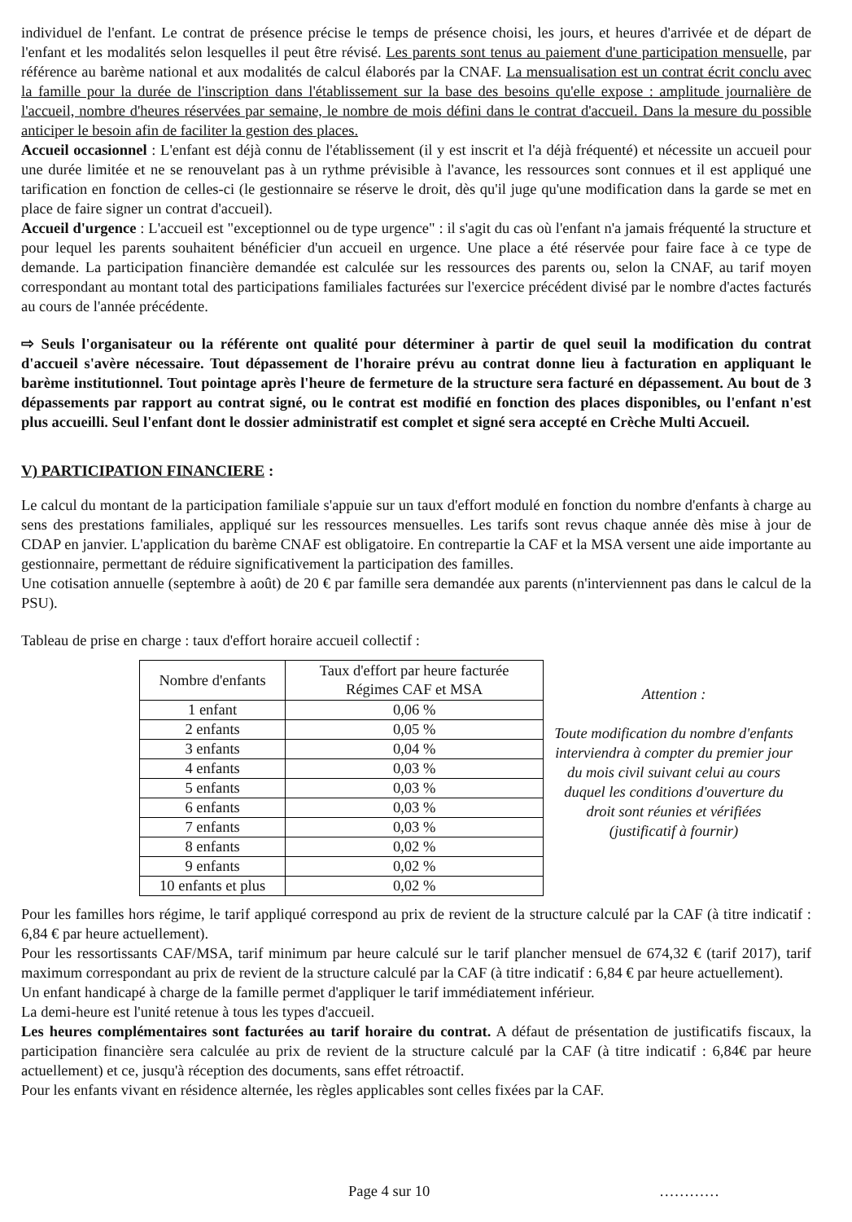individuel de l'enfant. Le contrat de présence précise le temps de présence choisi, les jours, et heures d'arrivée et de départ de l'enfant et les modalités selon lesquelles il peut être révisé. Les parents sont tenus au paiement d'une participation mensuelle, par référence au barème national et aux modalités de calcul élaborés par la CNAF. La mensualisation est un contrat écrit conclu avec la famille pour la durée de l'inscription dans l'établissement sur la base des besoins qu'elle expose : amplitude journalière de l'accueil, nombre d'heures réservées par semaine, le nombre de mois défini dans le contrat d'accueil. Dans la mesure du possible anticiper le besoin afin de faciliter la gestion des places.
Accueil occasionnel : L'enfant est déjà connu de l'établissement (il y est inscrit et l'a déjà fréquenté) et nécessite un accueil pour une durée limitée et ne se renouvelant pas à un rythme prévisible à l'avance, les ressources sont connues et il est appliqué une tarification en fonction de celles-ci (le gestionnaire se réserve le droit, dès qu'il juge qu'une modification dans la garde se met en place de faire signer un contrat d'accueil).
Accueil d'urgence : L'accueil est "exceptionnel ou de type urgence" : il s'agit du cas où l'enfant n'a jamais fréquenté la structure et pour lequel les parents souhaitent bénéficier d'un accueil en urgence. Une place a été réservée pour faire face à ce type de demande. La participation financière demandée est calculée sur les ressources des parents ou, selon la CNAF, au tarif moyen correspondant au montant total des participations familiales facturées sur l'exercice précédent divisé par le nombre d'actes facturés au cours de l'année précédente.
⇨ Seuls l'organisateur ou la référente ont qualité pour déterminer à partir de quel seuil la modification du contrat d'accueil s'avère nécessaire. Tout dépassement de l'horaire prévu au contrat donne lieu à facturation en appliquant le barème institutionnel. Tout pointage après l'heure de fermeture de la structure sera facturé en dépassement. Au bout de 3 dépassements par rapport au contrat signé, ou le contrat est modifié en fonction des places disponibles, ou l'enfant n'est plus accueilli. Seul l'enfant dont le dossier administratif est complet et signé sera accepté en Crèche Multi Accueil.
V) PARTICIPATION FINANCIERE :
Le calcul du montant de la participation familiale s'appuie sur un taux d'effort modulé en fonction du nombre d'enfants à charge au sens des prestations familiales, appliqué sur les ressources mensuelles. Les tarifs sont revus chaque année dès mise à jour de CDAP en janvier. L'application du barème CNAF est obligatoire. En contrepartie la CAF et la MSA versent une aide importante au gestionnaire, permettant de réduire significativement la participation des familles.
Une cotisation annuelle (septembre à août) de 20 € par famille sera demandée aux parents (n'interviennent pas dans le calcul de la PSU).
Tableau de prise en charge : taux d'effort horaire accueil collectif :
| Nombre d'enfants | Taux d'effort par heure facturée Régimes CAF et MSA |
| 1 enfant | 0,06 % |
| 2 enfants | 0,05 % |
| 3 enfants | 0,04 % |
| 4 enfants | 0,03 % |
| 5 enfants | 0,03 % |
| 6 enfants | 0,03 % |
| 7 enfants | 0,03 % |
| 8 enfants | 0,02 % |
| 9 enfants | 0,02 % |
| 10 enfants et plus | 0,02 % |
Attention :
Toute modification du nombre d'enfants interviendra à compter du premier jour du mois civil suivant celui au cours duquel les conditions d'ouverture du droit sont réunies et vérifiées (justificatif à fournir)
Pour les familles hors régime, le tarif appliqué correspond au prix de revient de la structure calculé par la CAF (à titre indicatif : 6,84 € par heure actuellement).
Pour les ressortissants CAF/MSA, tarif minimum par heure calculé sur le tarif plancher mensuel de 674,32 € (tarif 2017), tarif maximum correspondant au prix de revient de la structure calculé par la CAF (à titre indicatif : 6,84 € par heure actuellement).
Un enfant handicapé à charge de la famille permet d'appliquer le tarif immédiatement inférieur.
La demi-heure est l'unité retenue à tous les types d'accueil.
Les heures complémentaires sont facturées au tarif horaire du contrat. A défaut de présentation de justificatifs fiscaux, la participation financière sera calculée au prix de revient de la structure calculé par la CAF (à titre indicatif : 6,84€ par heure actuellement) et ce, jusqu'à réception des documents, sans effet rétroactif.
Pour les enfants vivant en résidence alternée, les règles applicables sont celles fixées par la CAF.
Page 4 sur 10 …………